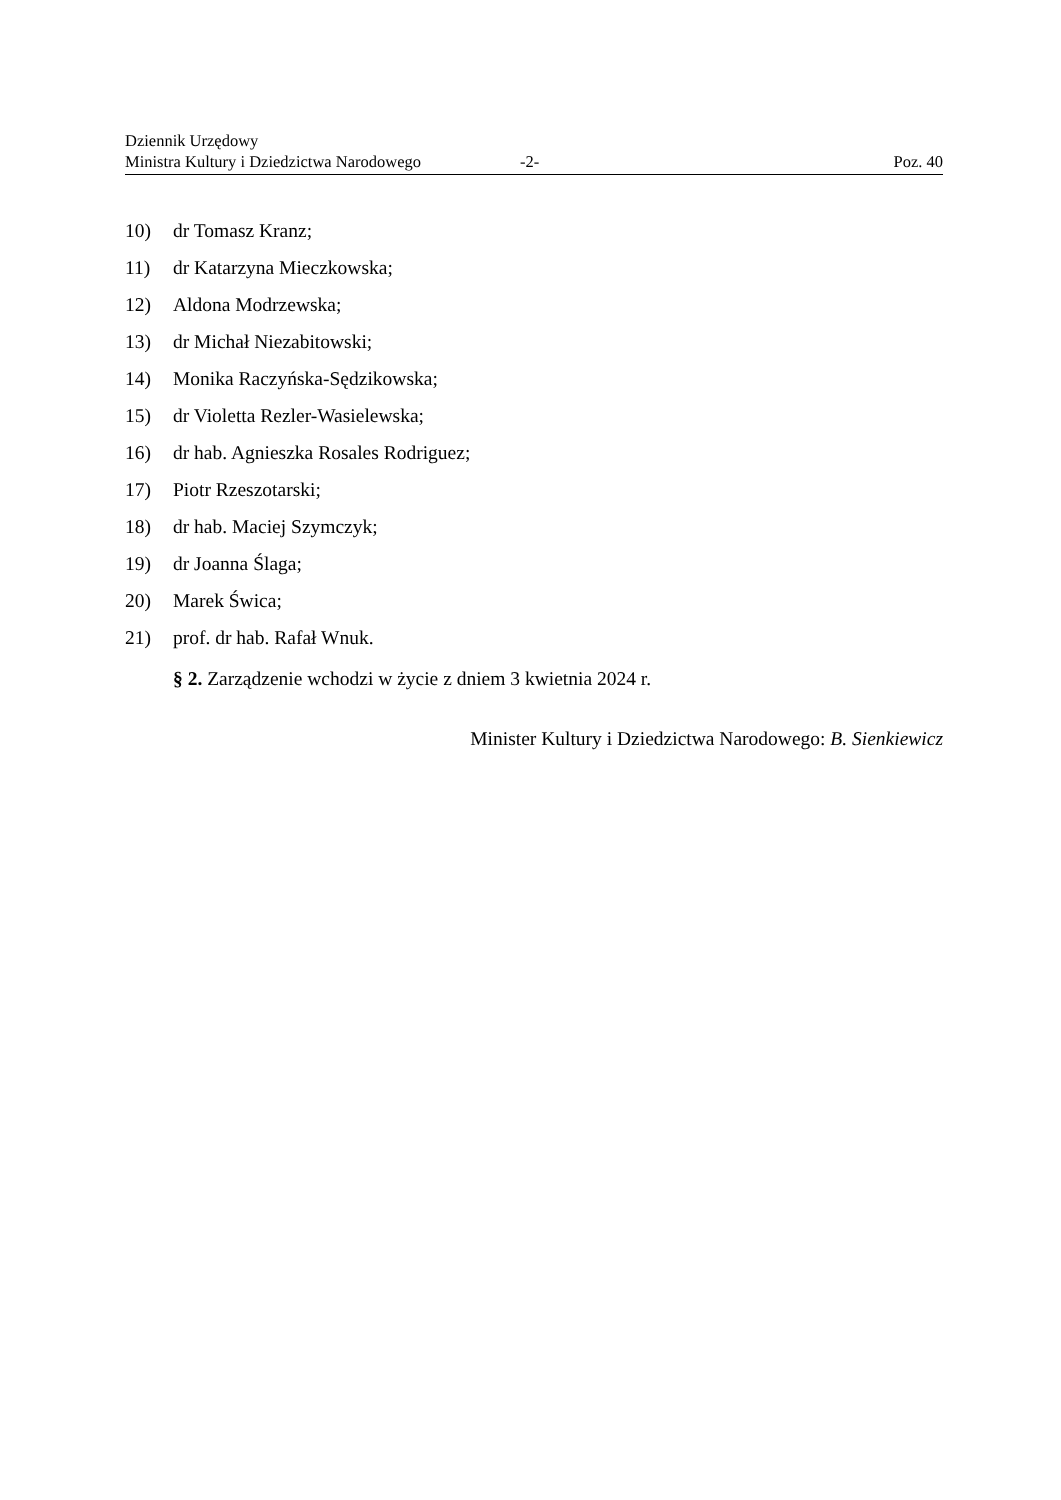Dziennik Urzędowy
Ministra Kultury i Dziedzictwa Narodowego -2- Poz. 40
10) dr Tomasz Kranz;
11) dr Katarzyna Mieczkowska;
12) Aldona Modrzewska;
13) dr Michał Niezabitowski;
14) Monika Raczyńska-Sędzikowska;
15) dr Violetta Rezler-Wasielewska;
16) dr hab. Agnieszka Rosales Rodriguez;
17) Piotr Rzeszotarski;
18) dr hab. Maciej Szymczyk;
19) dr Joanna Ślaga;
20) Marek Świca;
21) prof. dr hab. Rafał Wnuk.
§ 2. Zarządzenie wchodzi w życie z dniem 3 kwietnia 2024 r.
Minister Kultury i Dziedzictwa Narodowego: B. Sienkiewicz